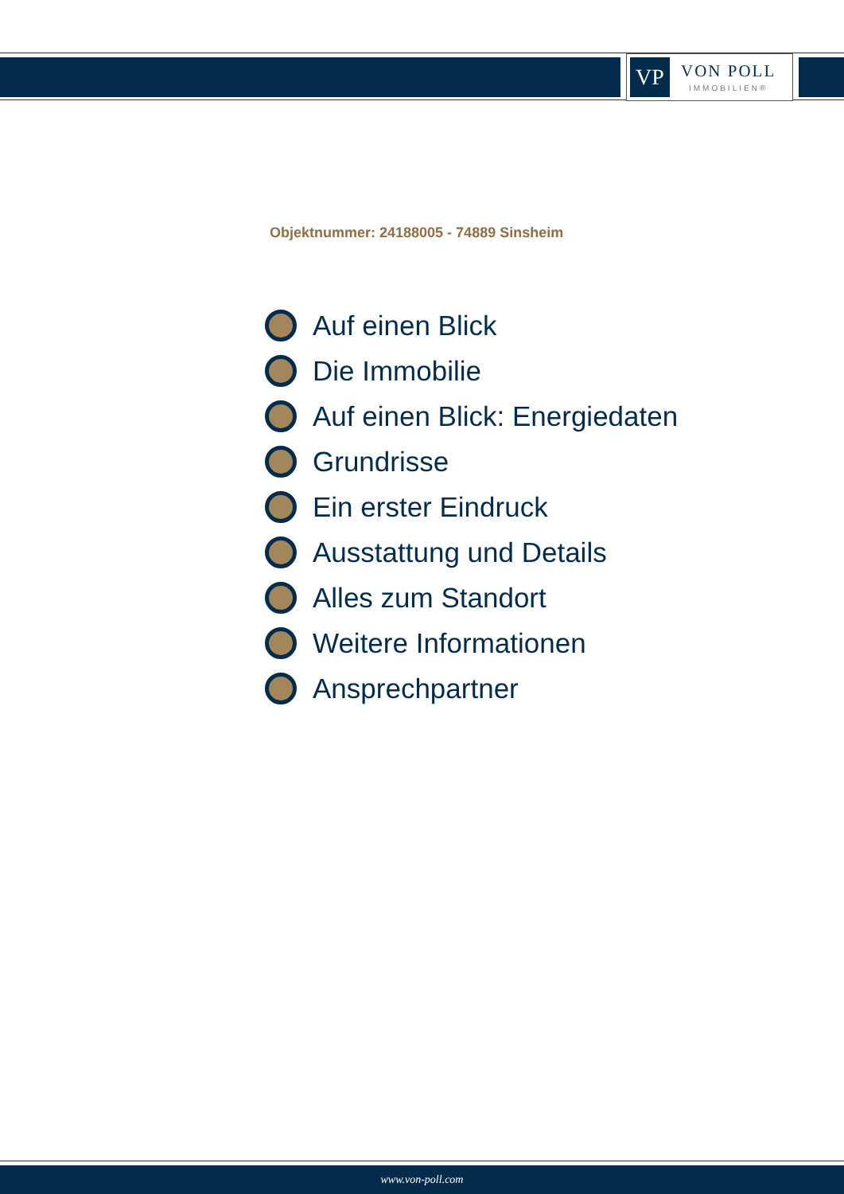VP
VON POLL
IMMOBILIEN®
Objektnummer: 24188005 - 74889 Sinsheim
Auf einen Blick
Die Immobilie
Auf einen Blick: Energiedaten
Grundrisse
Ein erster Eindruck
Ausstattung und Details
Alles zum Standort
Weitere Informationen
Ansprechpartner
www.von-poll.com